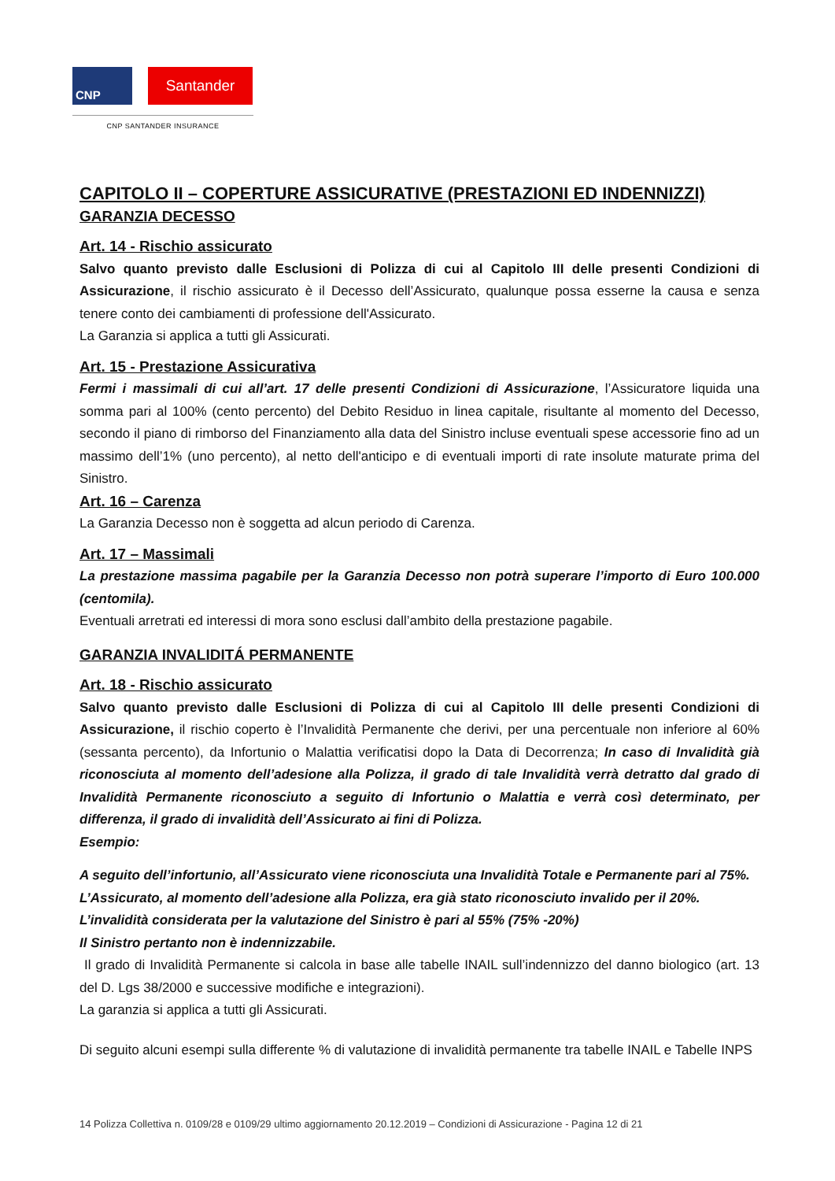CNP
Santander
CNP SANTANDER INSURANCE
CAPITOLO II – COPERTURE ASSICURATIVE (PRESTAZIONI ED INDENNIZZI)
GARANZIA DECESSO
Art. 14 - Rischio assicurato
Salvo quanto previsto dalle Esclusioni di Polizza di cui al Capitolo III delle presenti Condizioni di Assicurazione, il rischio assicurato è il Decesso dell’Assicurato, qualunque possa esserne la causa e senza tenere conto dei cambiamenti di professione dell'Assicurato.
La Garanzia si applica a tutti gli Assicurati.
Art. 15 - Prestazione Assicurativa
Fermi i massimali di cui all’art. 17 delle presenti Condizioni di Assicurazione, l’Assicuratore liquida una somma pari al 100% (cento percento) del Debito Residuo in linea capitale, risultante al momento del Decesso, secondo il piano di rimborso del Finanziamento alla data del Sinistro incluse eventuali spese accessorie fino ad un massimo dell’1% (uno percento), al netto dell'anticipo e di eventuali importi di rate insolute maturate prima del Sinistro.
Art. 16 – Carenza
La Garanzia Decesso non è soggetta ad alcun periodo di Carenza.
Art. 17 – Massimali
La prestazione massima pagabile per la Garanzia Decesso non potrà superare l’importo di Euro 100.000 (centomila).
Eventuali arretrati ed interessi di mora sono esclusi dall’ambito della prestazione pagabile.
GARANZIA INVALIDITÁ PERMANENTE
Art. 18 - Rischio assicurato
Salvo quanto previsto dalle Esclusioni di Polizza di cui al Capitolo III delle presenti Condizioni di Assicurazione, il rischio coperto è l’Invalidità Permanente che derivi, per una percentuale non inferiore al 60% (sessanta percento), da Infortunio o Malattia verificatisi dopo la Data di Decorrenza; In caso di Invalidità già riconosciuta al momento dell’adesione alla Polizza, il grado di tale Invalidità verrà detratto dal grado di Invalidità Permanente riconosciuto a seguito di Infortunio o Malattia e verrà così determinato, per differenza, il grado di invalidità dell’Assicurato ai fini di Polizza.
Esempio:
A seguito dell’infortunio, all’Assicurato viene riconosciuta una Invalidità Totale e Permanente pari al 75%.
L’Assicurato, al momento dell’adesione alla Polizza, era già stato riconosciuto invalido per il 20%.
L’invalidità considerata per la valutazione del Sinistro è pari al 55% (75% -20%)
Il Sinistro pertanto non è indennizzabile.
Il grado di Invalidità Permanente si calcola in base alle tabelle INAIL sull’indennizzo del danno biologico (art. 13 del D. Lgs 38/2000 e successive modifiche e integrazioni).
La garanzia si applica a tutti gli Assicurati.
Di seguito alcuni esempi sulla differente % di valutazione di invalidità permanente tra tabelle INAIL e Tabelle INPS
14 Polizza Collettiva n. 0109/28 e 0109/29 ultimo aggiornamento 20.12.2019 – Condizioni di Assicurazione - Pagina 12 di 21